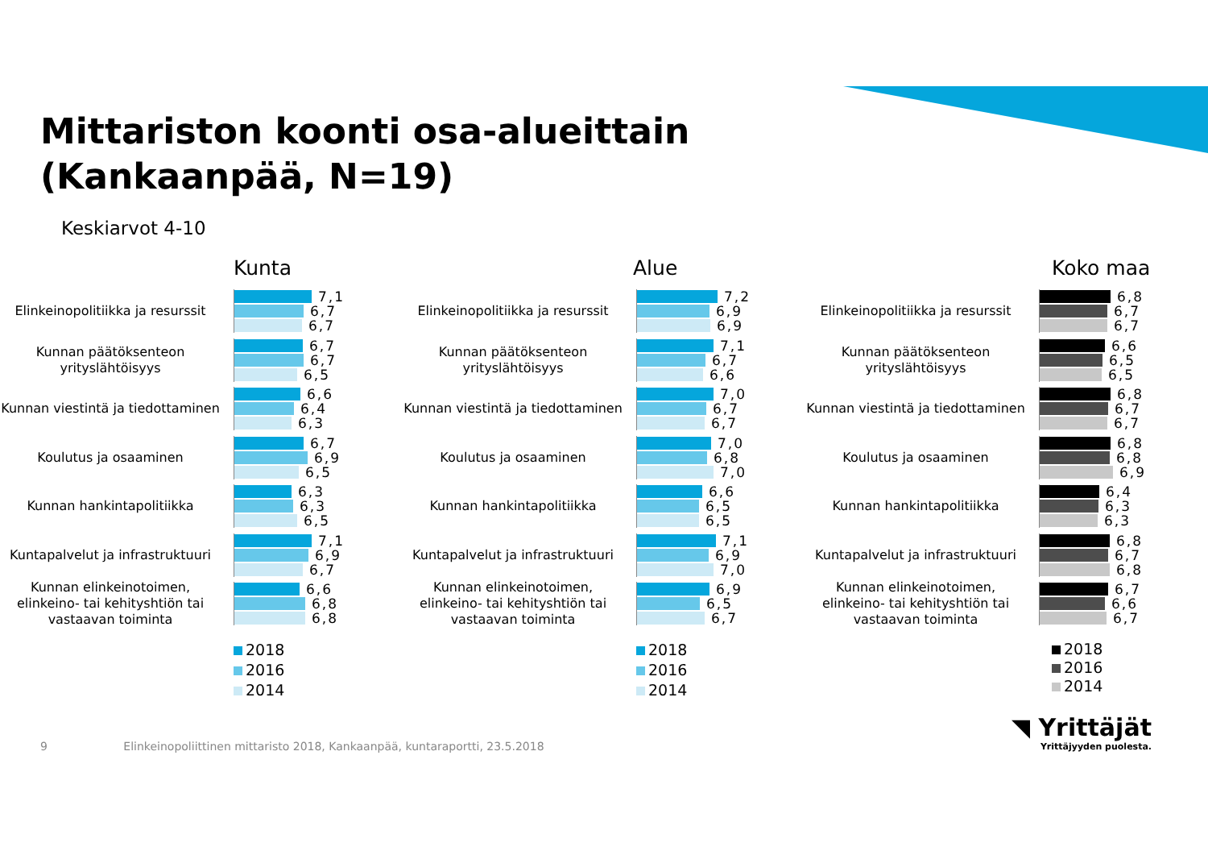Mittariston koonti osa-alueittain
(Kankaanpää, N=19)
Keskiarvot 4-10
Kunta
Elinkeinopolitiikka ja resurssit
7,1
6,7
6,7
Kunnan päätöksenteon yrityslähtöisyys
6,7
6,7
6,5
Kunnan viestintä ja tiedottaminen
6,6
6,4
6,3
Koulutus ja osaaminen
6,7
6,9
6,5
Kunnan hankintapolitiikka
6,3
6,3
6,5
Kuntapalvelut ja infrastruktuuri
7,1
6,9
6,7
Kunnan elinkeinotoimen, elinkeino- tai kehityshtiön tai vastaavan toiminta
6,6
6,8
6,8
2018
2016
2014
Alue
Elinkeinopolitiikka ja resurssit
7,2
6,9
6,9
Kunnan päätöksenteon yrityslähtöisyys
7,1
6,7
6,6
Kunnan viestintä ja tiedottaminen
7,0
6,7
6,7
Koulutus ja osaaminen
7,0
6,8
7,0
Kunnan hankintapolitiikka
6,6
6,5
6,5
Kuntapalvelut ja infrastruktuuri
7,1
6,9
7,0
Kunnan elinkeinotoimen, elinkeino- tai kehityshtiön tai vastaavan toiminta
6,9
6,5
6,7
2018
2016
2014
Koko maa
Elinkeinopolitiikka ja resurssit
6,8
6,7
6,7
Kunnan päätöksenteon yrityslähtöisyys
6,6
6,5
6,5
Kunnan viestintä ja tiedottaminen
6,8
6,7
6,7
Koulutus ja osaaminen
6,8
6,8
6,9
Kunnan hankintapolitiikka
6,4
6,3
6,3
Kuntapalvelut ja infrastruktuuri
6,8
6,7
6,8
Kunnan elinkeinotoimen, elinkeino- tai kehityshtiön tai vastaavan toiminta
6,7
6,6
6,7
2018
2016
2014
9 Elinkeinopoliittinen mittaristo 2018, Kankaanpää, kuntaraportti, 23.5.2018
◥ Yrittäjät
Yrittäjyyden puolesta.